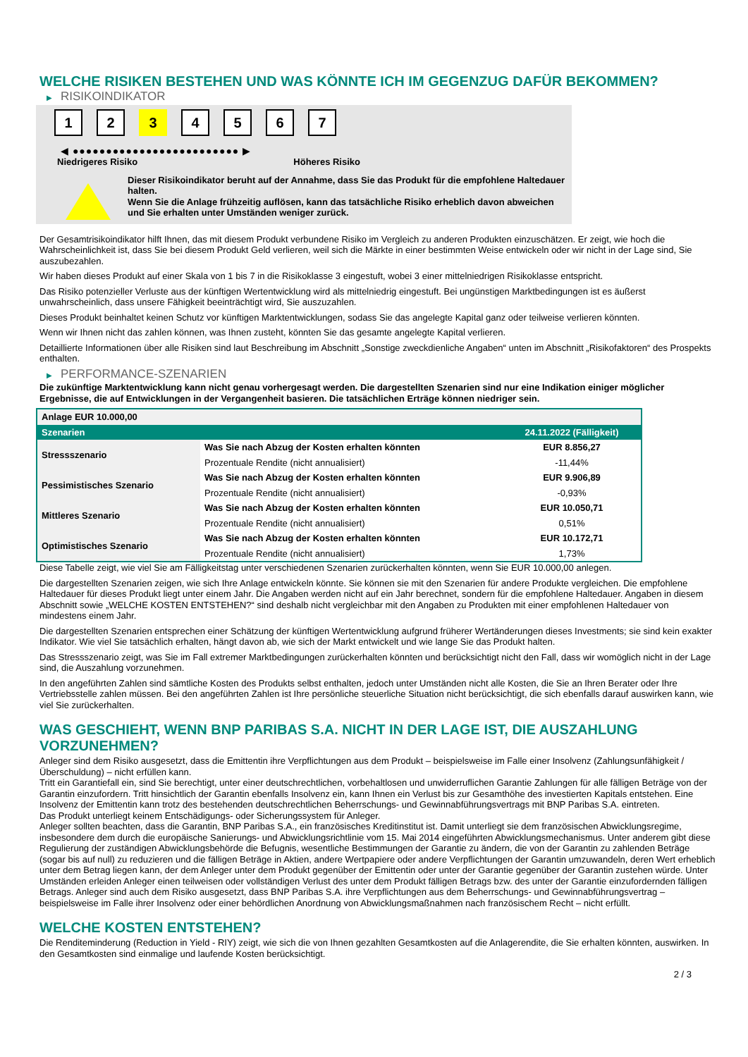WELCHE RISIKEN BESTEHEN UND WAS KÖNNTE ICH IM GEGENZUG DAFÜR BEKOMMEN?
▶ RISIKOINDIKATOR
1 2 3 4 5 6 7
◀ ●●●●●●●●●●●●●●●●●●●●●●●●● ▶
Niedrigeres Risiko Höheres Risiko
Dieser Risikoindikator beruht auf der Annahme, dass Sie das Produkt für die empfohlene Haltedauer halten.
Wenn Sie die Anlage frühzeitig auflösen, kann das tatsächliche Risiko erheblich davon abweichen und Sie erhalten unter Umständen weniger zurück.
Der Gesamtrisikoindikator hilft Ihnen, das mit diesem Produkt verbundene Risiko im Vergleich zu anderen Produkten einzuschätzen. Er zeigt, wie hoch die Wahrscheinlichkeit ist, dass Sie bei diesem Produkt Geld verlieren, weil sich die Märkte in einer bestimmten Weise entwickeln oder wir nicht in der Lage sind, Sie auszubezahlen.
Wir haben dieses Produkt auf einer Skala von 1 bis 7 in die Risikoklasse 3 eingestuft, wobei 3 einer mittelniedrigen Risikoklasse entspricht.
Das Risiko potenzieller Verluste aus der künftigen Wertentwicklung wird als mittelniedrig eingestuft. Bei ungünstigen Marktbedingungen ist es äußerst unwahrscheinlich, dass unsere Fähigkeit beeinträchtigt wird, Sie auszuzahlen.
Dieses Produkt beinhaltet keinen Schutz vor künftigen Marktentwicklungen, sodass Sie das angelegte Kapital ganz oder teilweise verlieren könnten.
Wenn wir Ihnen nicht das zahlen können, was Ihnen zusteht, könnten Sie das gesamte angelegte Kapital verlieren.
Detaillierte Informationen über alle Risiken sind laut Beschreibung im Abschnitt „Sonstige zweckdienliche Angaben“ unten im Abschnitt „Risikofaktoren“ des Prospekts enthalten.
▶ PERFORMANCE-SZENARIEN
Die zukünftige Marktentwicklung kann nicht genau vorhergesagt werden. Die dargestellten Szenarien sind nur eine Indikation einiger möglicher Ergebnisse, die auf Entwicklungen in der Vergangenheit basieren. Die tatsächlichen Erträge können niedriger sein.
| Anlage EUR 10.000,00 | | |
| --- | --- | --- |
| Szenarien | | 24.11.2022 (Fälligkeit) |
| Stressszenario | Was Sie nach Abzug der Kosten erhalten könnten | EUR 8.856,27 |
| | Prozentuale Rendite (nicht annualisiert) | -11,44% |
| Pessimistisches Szenario | Was Sie nach Abzug der Kosten erhalten könnten | EUR 9.906,89 |
| | Prozentuale Rendite (nicht annualisiert) | -0,93% |
| Mittleres Szenario | Was Sie nach Abzug der Kosten erhalten könnten | EUR 10.050,71 |
| | Prozentuale Rendite (nicht annualisiert) | 0,51% |
| Optimistisches Szenario | Was Sie nach Abzug der Kosten erhalten könnten | EUR 10.172,71 |
| | Prozentuale Rendite (nicht annualisiert) | 1,73% |
Diese Tabelle zeigt, wie viel Sie am Fälligkeitstag unter verschiedenen Szenarien zurückerhalten könnten, wenn Sie EUR 10.000,00 anlegen.
Die dargestellten Szenarien zeigen, wie sich Ihre Anlage entwickeln könnte. Sie können sie mit den Szenarien für andere Produkte vergleichen. Die empfohlene Haltedauer für dieses Produkt liegt unter einem Jahr. Die Angaben werden nicht auf ein Jahr berechnet, sondern für die empfohlene Haltedauer. Angaben in diesem Abschnitt sowie „WELCHE KOSTEN ENTSTEHEN?“ sind deshalb nicht vergleichbar mit den Angaben zu Produkten mit einer empfohlenen Haltedauer von mindestens einem Jahr.
Die dargestellten Szenarien entsprechen einer Schätzung der künftigen Wertentwicklung aufgrund früherer Wertänderungen dieses Investments; sie sind kein exakter Indikator. Wie viel Sie tatsächlich erhalten, hängt davon ab, wie sich der Markt entwickelt und wie lange Sie das Produkt halten.
Das Stressszenario zeigt, was Sie im Fall extremer Marktbedingungen zurückerhalten könnten und berücksichtigt nicht den Fall, dass wir womöglich nicht in der Lage sind, die Auszahlung vorzunehmen.
In den angeführten Zahlen sind sämtliche Kosten des Produkts selbst enthalten, jedoch unter Umständen nicht alle Kosten, die Sie an Ihren Berater oder Ihre Vertriebsstelle zahlen müssen. Bei den angeführten Zahlen ist Ihre persönliche steuerliche Situation nicht berücksichtigt, die sich ebenfalls darauf auswirken kann, wie viel Sie zurückerhalten.
WAS GESCHIEHT, WENN BNP PARIBAS S.A. NICHT IN DER LAGE IST, DIE AUSZAHLUNG VORZUNEHMEN?
Anleger sind dem Risiko ausgesetzt, dass die Emittentin ihre Verpflichtungen aus dem Produkt – beispielsweise im Falle einer Insolvenz (Zahlungsunfähigkeit / Überschuldung) – nicht erfüllen kann.
Tritt ein Garantiefall ein, sind Sie berechtigt, unter einer deutschrechtlichen, vorbehaltlosen und unwiderruflichen Garantie Zahlungen für alle fälligen Beträge von der Garantin einzufordern. Tritt hinsichtlich der Garantin ebenfalls Insolvenz ein, kann Ihnen ein Verlust bis zur Gesamthöhe des investierten Kapitals entstehen. Eine Insolvenz der Emittentin kann trotz des bestehenden deutschrechtlichen Beherrschungs- und Gewinnabführungsvertrags mit BNP Paribas S.A. eintreten.
Das Produkt unterliegt keinem Entschädigungs- oder Sicherungssystem für Anleger.
Anleger sollten beachten, dass die Garantin, BNP Paribas S.A., ein französisches Kreditinstitut ist. Damit unterliegt sie dem französischen Abwicklungsregime, insbesondere dem durch die europäische Sanierungs- und Abwicklungsrichtlinie vom 15. Mai 2014 eingeführten Abwicklungsmechanismus. Unter anderem gibt diese Regulierung der zuständigen Abwicklungsbehörde die Befugnis, wesentliche Bestimmungen der Garantie zu ändern, die von der Garantin zu zahlenden Beträge (sogar bis auf null) zu reduzieren und die fälligen Beträge in Aktien, andere Wertpapiere oder andere Verpflichtungen der Garantin umzuwandeln, deren Wert erheblich unter dem Betrag liegen kann, der dem Anleger unter dem Produkt gegenüber der Emittentin oder unter der Garantie gegenüber der Garantin zustehen würde. Unter Umständen erleiden Anleger einen teilweisen oder vollständigen Verlust des unter dem Produkt fälligen Betrags bzw. des unter der Garantie einzufordernden fälligen Betrags. Anleger sind auch dem Risiko ausgesetzt, dass BNP Paribas S.A. ihre Verpflichtungen aus dem Beherrschungs- und Gewinnabführungsvertrag – beispielsweise im Falle ihrer Insolvenz oder einer behördlichen Anordnung von Abwicklungsmaßnahmen nach französischem Recht – nicht erfüllt.
WELCHE KOSTEN ENTSTEHEN?
Die Renditeminderung (Reduction in Yield - RIY) zeigt, wie sich die von Ihnen gezahlten Gesamtkosten auf die Anlagerendite, die Sie erhalten könnten, auswirken. In den Gesamtkosten sind einmalige und laufende Kosten berücksichtigt.
2 / 3